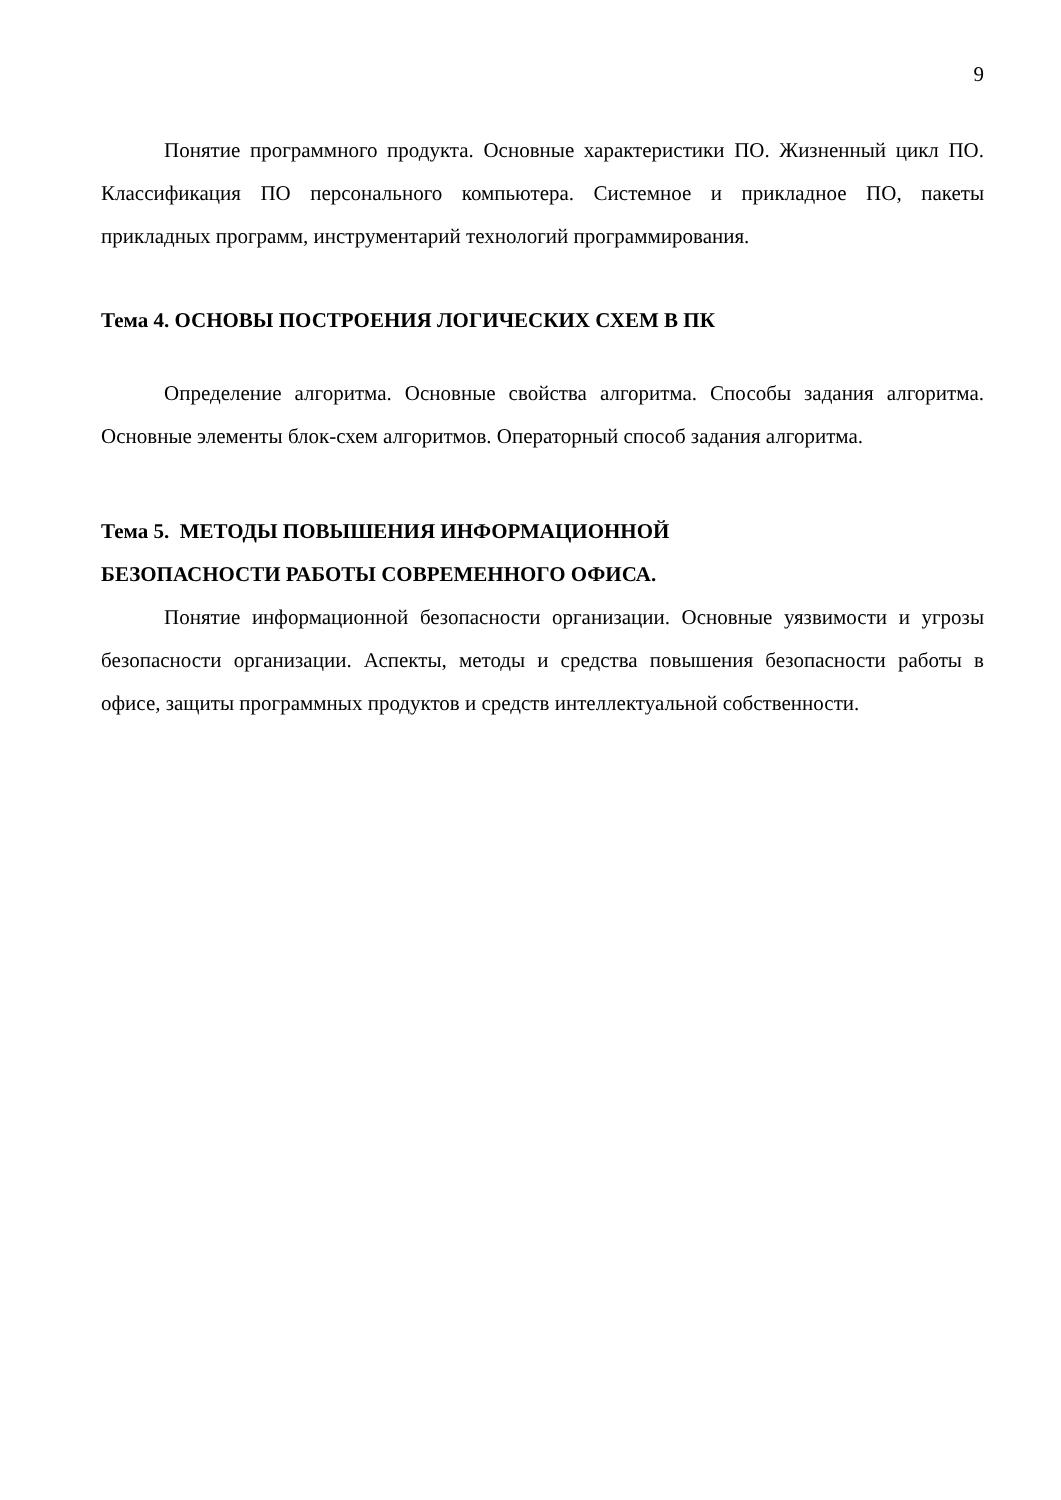9
Понятие программного продукта. Основные характеристики ПО. Жизненный цикл ПО. Классификация ПО персонального компьютера. Системное и прикладное ПО, пакеты прикладных программ, инструментарий технологий программирования.
Тема 4. ОСНОВЫ ПОСТРОЕНИЯ ЛОГИЧЕСКИХ СХЕМ В ПК
Определение алгоритма. Основные свойства алгоритма. Способы задания алгоритма. Основные элементы блок-схем алгоритмов. Операторный способ задания алгоритма.
Тема 5. МЕТОДЫ ПОВЫШЕНИЯ ИНФОРМАЦИОННОЙ
БЕЗОПАСНОСТИ РАБОТЫ СОВРЕМЕННОГО ОФИСА.
Понятие информационной безопасности организации. Основные уязвимости и угрозы безопасности организации. Аспекты, методы и средства повышения безопасности работы в офисе, защиты программных продуктов и средств интеллектуальной собственности.